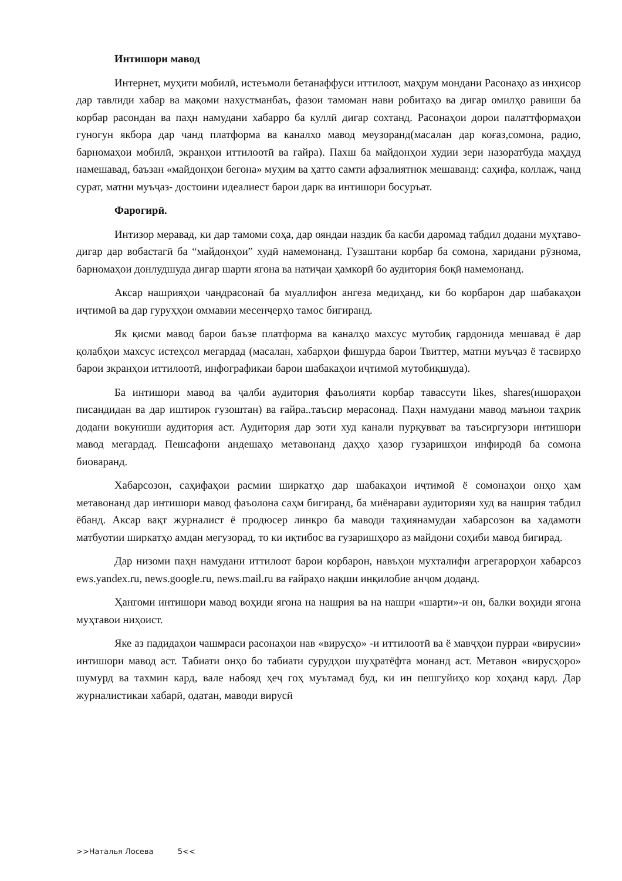Интишори мавод
Интернет, муҳити мобилӣ, истеъмоли бетанаффуси иттилоот, маҳрум мондани Расонаҳо аз инҳисор дар тавлиди хабар ва мақоми нахустманбаъ, фазои тамоман нави робитаҳо ва дигар омилҳо равиши ба корбар расондан ва паҳн намудани хабарро ба куллӣ дигар сохтанд. Расонаҳои дорои палаттформаҳои гуногун якбора дар чанд платформа ва каналхо мавод меузоранд(масалан дар коғаз,сомона, радио, барномаҳои мобилӣ, экранҳои иттилоотӣ ва ғайра). Пахш ба майдонҳои худии зери назоратбуда маҳдуд намешавад, баъзан «майдонҳои бегона» муҳим ва ҳатто самти афзалиятнок мешаванд: саҳифа, коллаж, чанд сурат, матни муъҷаз- достоини идеалиест барои дарк ва интишори босуръат.
Фарогирӣ.
Интизор меравад, ки дар тамоми соҳа, дар ояндаи наздик ба касби даромад табдил додани муҳтаво- дигар дар вобастагӣ ба “майдонҳои” худӣ намемонанд. Гузаштани корбар ба сомона, харидани рӯзнома, барномаҳои донлудшуда дигар шарти ягона ва натиҷаи ҳамкорӣ бо аудитория боқӣ намемонанд.
Аксар нашрияҳои чандрасонаӣ ба муаллифон ангеза медиҳанд, ки бо корбарон дар шабакаҳои иҷтимоӣ ва дар гуруҳҳои оммавии месенҷерҳо тамос бигиранд.
Як қисми мавод барои баъзе платформа ва каналҳо махсус мутобиқ гардонида мешавад ё дар қолабҳои махсус истеҳсол мегардад (масалан, хабарҳои фишурда барои Твиттер, матни муъҷаз ё тасвирҳо барои зкранҳои иттилоотӣ, инфографикаи барои шабакаҳои иҷтимоӣ мутобиқшуда).
Ба интишори мавод ва ҷалби аудитория фаъолияти корбар тавассути likes, shares(ишораҳои писандидан ва дар иштирок гузоштан) ва ғайра..таъсир мерасонад. Паҳн намудани мавод маънои таҳрик додани вокуниши аудитория аст. Аудитория дар зоти худ канали пурқувват ва таъсиргузори интишори мавод мегардад. Пешсафони андешаҳо метавонанд даҳҳо ҳазор гузаришҳои инфиродӣ ба сомона биоваранд.
Хабарсозон, саҳифаҳои расмии ширкатҳо дар шабакаҳои иҷтимоӣ ё сомонаҳои онҳо ҳам метавонанд дар интишори мавод фаъолона саҳм бигиранд, ба миёнарави аудиторияи худ ва нашрия табдил ёбанд. Аксар вақт журналист ё продюсер линкро ба маводи таҳиянамудаи хабарсозон ва хадамоти матбуотии ширкатҳо амдан мегузорад, то ки иқтибос ва гузаришҳоро аз майдони соҳиби мавод бигирад.
Дар низоми паҳн намудани иттилоот барои корбарон, навъҳои мухталифи агрегарорҳои хабарсоз ews.yandex.ru, news.google.ru, news.mail.ru ва ғайраҳо нақши инқилобие анҷом доданд.
Ҳангоми интишори мавод воҳиди ягона на нашрия ва на нашри «шарти»-и он, балки воҳиди ягона муҳтавои ниҳоист.
Яке аз падидаҳои чашмраси расонаҳои нав «вирусҳо» -и иттилоотӣ ва ё мавҷҳои пурраи «вирусии» интишори мавод аст. Табиати онҳо бо табиати сурудҳои шуҳратёфта монанд аст. Метавон «вирусҳоро» шумурд ва тахмин кард, вале набояд ҳеҷ гоҳ муътамад буд, ки ин пешгуйиҳо кор хоҳанд кард. Дар журналистикаи хабарӣ, одатан, маводи вирусӣ
>>Наталья Лосева 5<<